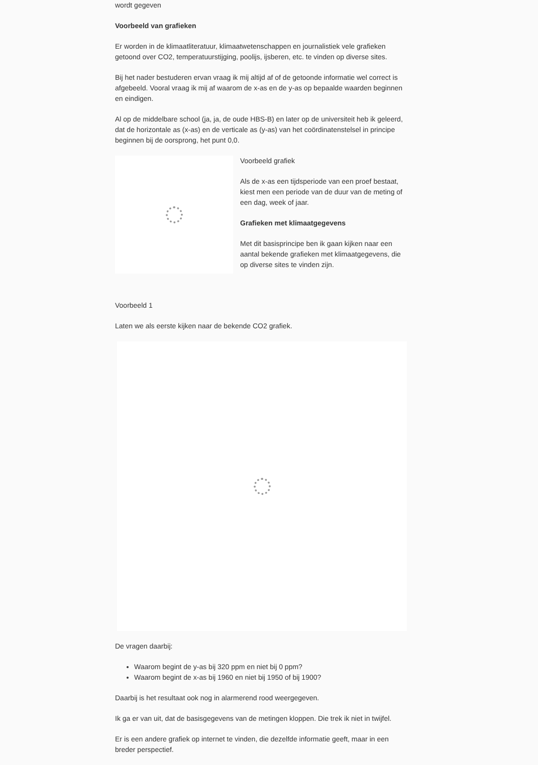wordt gegeven
Voorbeeld van grafieken
Er worden in de klimaatliteratuur, klimaatwetenschappen en journalistiek vele grafieken getoond over CO2, temperatuurstijging, poolijs, ijsberen, etc. te vinden op diverse sites.
Bij het nader bestuderen ervan vraag ik mij altijd af of de getoonde informatie wel correct is afgebeeld. Vooral vraag ik mij af waarom de x-as en de y-as op bepaalde waarden beginnen en eindigen.
Al op de middelbare school (ja, ja, de oude HBS-B) en later op de universiteit heb ik geleerd, dat de horizontale as (x-as) en de verticale as (y-as) van het coördinatenstelsel in principe beginnen bij de oorsprong, het punt 0,0.
Voorbeeld grafiek
Als de x-as een tijdsperiode van een proef bestaat, kiest men een periode van de duur van de meting of een dag, week of jaar.
Grafieken met klimaatgegevens
Met dit basisprincipe ben ik gaan kijken naar een aantal bekende grafieken met klimaatgegevens, die op diverse sites te vinden zijn.
Voorbeeld 1
Laten we als eerste kijken naar de bekende CO2 grafiek.
De vragen daarbij:
Waarom begint de y-as bij 320 ppm en niet bij 0 ppm?
Waarom begint de x-as bij 1960 en niet bij 1950 of bij 1900?
Daarbij is het resultaat ook nog in alarmerend rood weergegeven.
Ik ga er van uit, dat de basisgegevens van de metingen kloppen. Die trek ik niet in twijfel.
Er is een andere grafiek op internet te vinden, die dezelfde informatie geeft, maar in een breder perspectief.